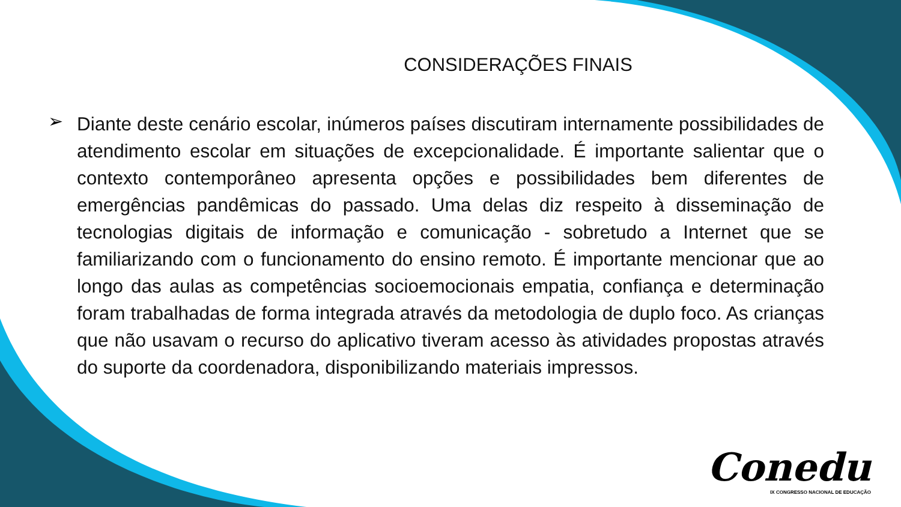CONSIDERAÇÕES FINAIS
➢
Diante deste cenário escolar, inúmeros países discutiram internamente possibilidades de atendimento escolar em situações de excepcionalidade. É importante salientar que o contexto contemporâneo apresenta opções e possibilidades bem diferentes de emergências pandêmicas do passado. Uma delas diz respeito à disseminação de tecnologias digitais de informação e comunicação - sobretudo a Internet que se familiarizando com o funcionamento do ensino remoto. É importante mencionar que ao longo das aulas as competências socioemocionais empatia, confiança e determinação foram trabalhadas de forma integrada através da metodologia de duplo foco. As crianças que não usavam o recurso do aplicativo tiveram acesso às atividades propostas através do suporte da coordenadora, disponibilizando materiais impressos.
Conedu
IX CONGRESSO NACIONAL DE EDUCAÇÃO